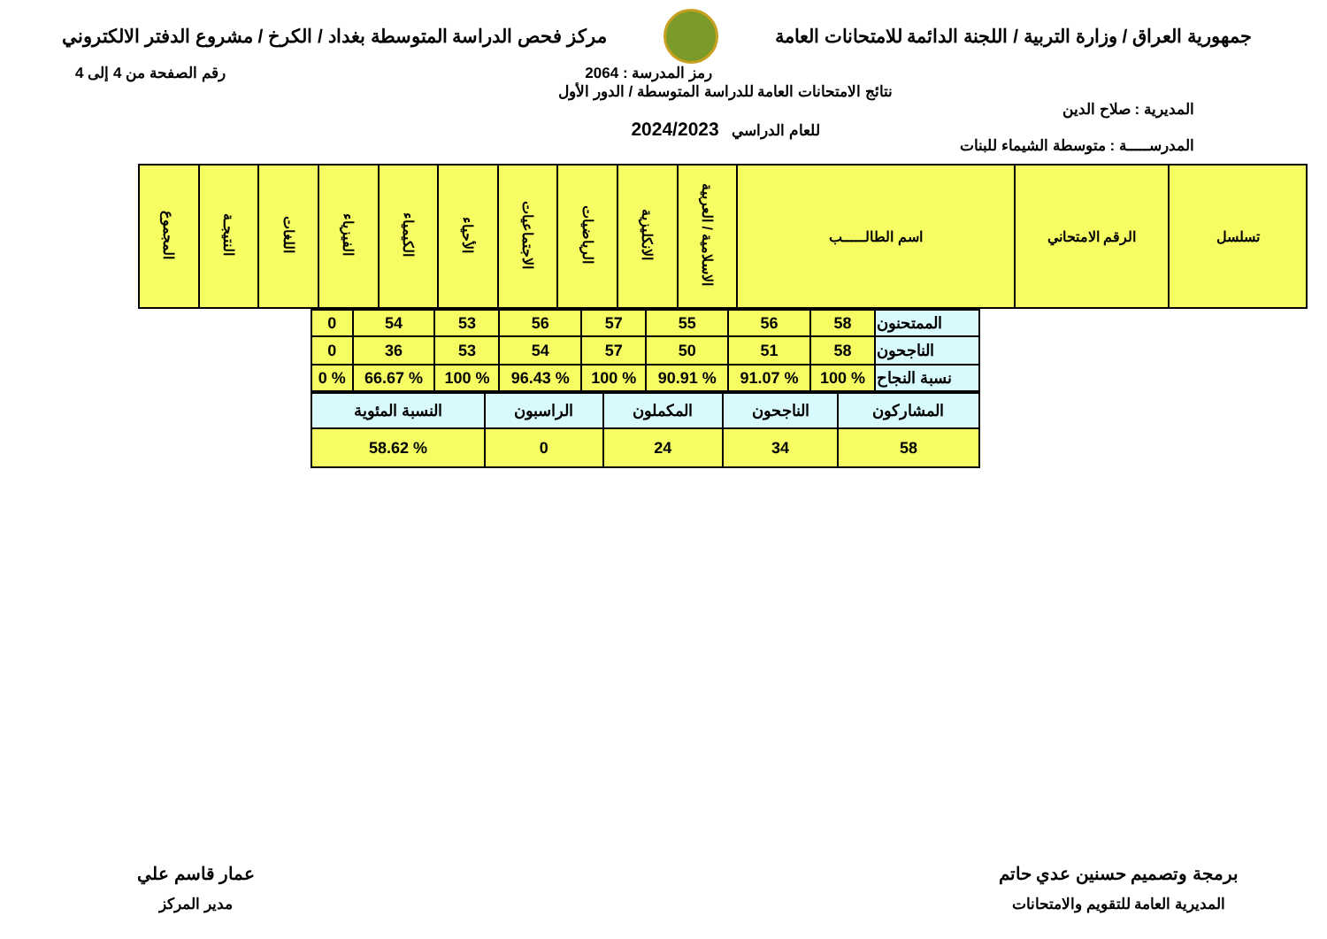جمهورية العراق / وزارة التربية / اللجنة الدائمة للامتحانات العامة
مركز فحص الدراسة المتوسطة بغداد / الكرخ / مشروع الدفتر الالكتروني
رمز المدرسة : 2064 رقم الصفحة من 4 إلى 4
المديرية : صلاح الدين
المدرســـــة : متوسطة الشيماء للبنات
نتائج الامتحانات العامة للدراسة المتوسطة / الدور الأول
للعام الدراسي 2024/2023
| تسلسل | الرقم الامتحاني | اسم الطالـــــب | الاسلامية / العربية | الانكليزية | الرياضيات | الاجتماعيات | الأحياء | الكيمياء | الفيزياء | اللغات | النتيجـة | المجموع |
| --- | --- | --- | --- | --- | --- | --- | --- | --- | --- | --- | --- | --- |
| الممتحنون | 58 | 56 | 55 | 57 | 56 | 53 | 54 | 0 |
| الناجحون | 58 | 51 | 50 | 57 | 54 | 53 | 36 | 0 |
| نسبة النجاح | % 100 | % 91.07 | % 90.91 | % 100 | % 96.43 | % 100 | % 66.67 | % 0 |
| المشاركون | الناجحون | المكملون | الراسبون | النسبة المئوية |
| 58 | 34 | 24 | 0 | % 58.62 |
برمجة وتصميم حسنين عدي حاتم
المديرية العامة للتقويم والامتحانات
عمار قاسم علي
مدير المركز